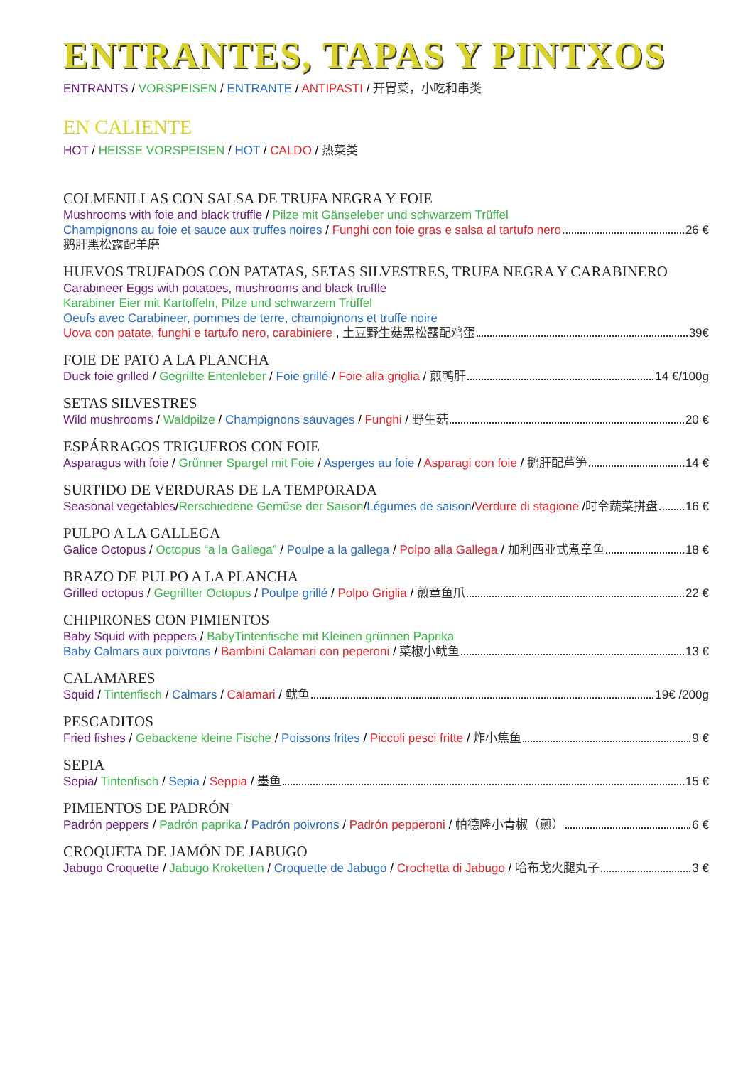ENTRANTES, TAPAS Y PINTXOS
ENTRANTS / VORSPEISEN / ENTRANTE / ANTIPASTI / 开胃菜，小吃和串类
EN CALIENTE
HOT / HEISSE VORSPEISEN / HOT / CALDO / 热菜类
COLMENILLAS CON SALSA DE TRUFA NEGRA Y FOIE
Mushrooms with foie and black truffle / Pilze mit Gänseleber und schwarzem Trüffel
Champignons au foie et sauce aux truffes noires / Funghi con foie gras e salsa al tartufo nero 26 €
鹅肝黑松露配羊磨
HUEVOS TRUFADOS CON PATATAS, SETAS SILVESTRES, TRUFA NEGRA Y CARABINERO
Carabineer Eggs with potatoes, mushrooms and black truffle
Karabiner Eier mit Kartoffeln, Pilze und schwarzem Trüffel
Oeufs avec Carabineer, pommes de terre, champignons et truffe noire
Uova con patate, funghi e tartufo nero, carabiniere , 土豆野生菇黑松露配鸡蛋 39€
FOIE DE PATO A LA PLANCHA
Duck foie grilled / Gegrillte Entenleber / Foie grillé / Foie alla griglia / 煎鸭肝 14 €/100g
SETAS SILVESTRES
Wild mushrooms / Waldpilze / Champignons sauvages / Funghi / 野生菇 20 €
ESPÁRRAGOS TRIGUEROS CON FOIE
Asparagus with foie / Grünner Spargel mit Foie / Asperges au foie / Asparagi con foie / 鹅肝配芦笋 14 €
SURTIDO DE VERDURAS DE LA TEMPORADA
Seasonal vegetables/Rerschiedene Gemüse der Saison/Légumes de saison/Verdure di stagione /时令蔬菜拼盘 16 €
PULPO A LA GALLEGA
Galice Octopus / Octopus “a la Gallega” / Poulpe a la gallega / Polpo alla Gallega / 加利西亚式煮章鱼 18 €
BRAZO DE PULPO A LA PLANCHA
Grilled octopus / Gegrillter Octopus / Poulpe grillé / Polpo Griglia / 煎章鱼爪 22 €
CHIPIRONES CON PIMIENTOS
Baby Squid with peppers / BabyTintenfische mit Kleinen grünnen Paprika
Baby Calmars aux poivrons / Bambini Calamari con peperoni / 菜椒小鱿鱼 13 €
CALAMARES
Squid / Tintenfisch / Calmars / Calamari / 鱿鱼 19€ /200g
PESCADITOS
Fried fishes / Gebackene kleine Fische / Poissons frites / Piccoli pesci fritte / 炸小焦鱼 9 €
SEPIA
Sepia/ Tintenfisch / Sepia / Seppia / 墨鱼 15 €
PIMIENTOS DE PADRÓN
Padrón peppers / Padrón paprika / Padrón poivrons / Padrón pepperoni / 帕德隆小青椒（煎） 6 €
CROQUETA DE JAMÓN DE JABUGO
Jabugo Croquette / Jabugo Kroketten / Croquette de Jabugo / Crochetta di Jabugo / 哈布戈火腿丸子 3 €